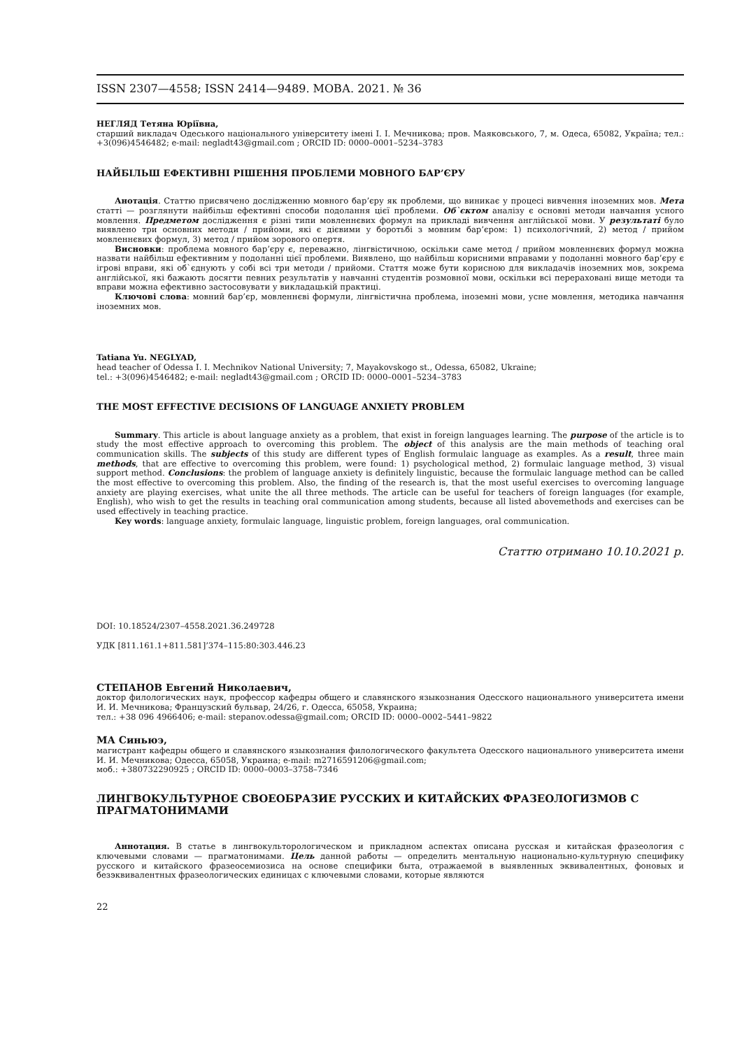ISSN 2307—4558; ISSN 2414—9489. МОВА. 2021. № 36
НЕГЛЯД Тетяна Юріївна,
старший викладач Одеського національного університету імені І. І. Мечникова; пров. Маяковського, 7, м. Одеса, 65082, Україна; тел.: +3(096)4546482; e-mail: negladt43@gmail.com ; ORCID ID: 0000–0001–5234–3783
НАЙБІЛЬШ ЕФЕКТИВНІ РІШЕННЯ ПРОБЛЕМИ МОВНОГО БАР’ЄРУ
Анотація. Статтю присвячено дослідженню мовного бар’єру як проблеми, що виникає у процесі вивчення іноземних мов. Мета статті — розглянути найбільш ефективні способи подолання цієї проблеми. Об`єктом аналізу є основні методи навчання усного мовлення. Предметом дослідження є різні типи мовленнєвих формул на прикладі вивчення англійської мови. У результаті було виявлено три основних методи / прийоми, які є дієвими у боротьбі з мовним бар’єром: 1) психологічний, 2) метод / прийом мовленнєвих формул, 3) метод / прийом зорового опертя.
Висновки: проблема мовного бар’єру є, переважно, лінгвістичною, оскільки саме метод / прийом мовленнєвих формул можна назвати найбільш ефективним у подоланні цієї проблеми. Виявлено, що найбільш корисними вправами у подоланні мовного бар’єру є ігрові вправи, які об`єднують у собі всі три методи / прийоми. Стаття може бути корисною для викладачів іноземних мов, зокрема англійської, які бажають досягти певних результатів у навчанні студентів розмовної мови, оскільки всі перераховані вище методи та вправи можна ефективно застосовувати у викладацькій практиці.
Ключові слова: мовний бар’єр, мовленнєві формули, лінгвістична проблема, іноземні мови, усне мовлення, методика навчання іноземних мов.
Tatiana Yu. NEGLYAD,
head teacher of Odessa I. I. Mechnikov National University; 7, Mayakovskogo st., Odessa, 65082, Ukraine;
tel.: +3(096)4546482; e-mail: negladt43@gmail.com ; ORCID ID: 0000–0001–5234–3783
THE MOST EFFECTIVE DECISIONS OF LANGUAGE ANXIETY PROBLEM
Summary. This article is about language anxiety as a problem, that exist in foreign languages learning. The purpose of the article is to study the most effective approach to overcoming this problem. The object of this analysis are the main methods of teaching oral communication skills. The subjects of this study are different types of English formulaic language as examples. As a result, three main methods, that are effective to overcoming this problem, were found: 1) psychological method, 2) formulaic language method, 3) visual support method. Conclusions: the problem of language anxiety is definitely linguistic, because the formulaic language method can be called the most effective to overcoming this problem. Also, the finding of the research is, that the most useful exercises to overcoming language anxiety are playing exercises, what unite the all three methods. The article can be useful for teachers of foreign languages (for example, English), who wish to get the results in teaching oral communication among students, because all listed abovemethods and exercises can be used effectively in teaching practice.
Key words: language anxiety, formulaic language, linguistic problem, foreign languages, oral communication.
Статтю отримано 10.10.2021 р.
DOI: 10.18524/2307–4558.2021.36.249728
УДК [811.161.1+811.581]’374–115:80:303.446.23
СТЕПАНОВ Евгений Николаевич,
доктор филологических наук, профессор кафедры общего и славянского языкознания Одесского национального университета имени И. И. Мечникова; Французский бульвар, 24/26, г. Одесса, 65058, Украина;
тел.: +38 096 4966406; e-mail: stepanov.odessa@gmail.com; ORCID ID: 0000–0002–5441–9822
МА Синьюэ,
магистрант кафедры общего и славянского языкознания филологического факультета Одесского национального университета имени И. И. Мечникова; Одесса, 65058, Украина; e-mail: m2716591206@gmail.com;
моб.: +380732290925 ; ORCID ID: 0000–0003–3758–7346
ЛИНГВОКУЛЬТУРНОЕ СВОЕОБРАЗИЕ РУССКИХ И КИТАЙСКИХ ФРАЗЕОЛОГИЗМОВ С ПРАГМАТОНИМАМИ
Аннотация. В статье в лингвокульторологическом и прикладном аспектах описана русская и китайская фразеология с ключевыми словами — прагматонимами. Цель данной работы — определить ментальную национально-культурную специфику русского и китайского фразеосемиозиса на основе специфики быта, отражаемой в выявленных эквивалентных, фоновых и безэквивалентных фразеологических единицах с ключевыми словами, которые являются
22